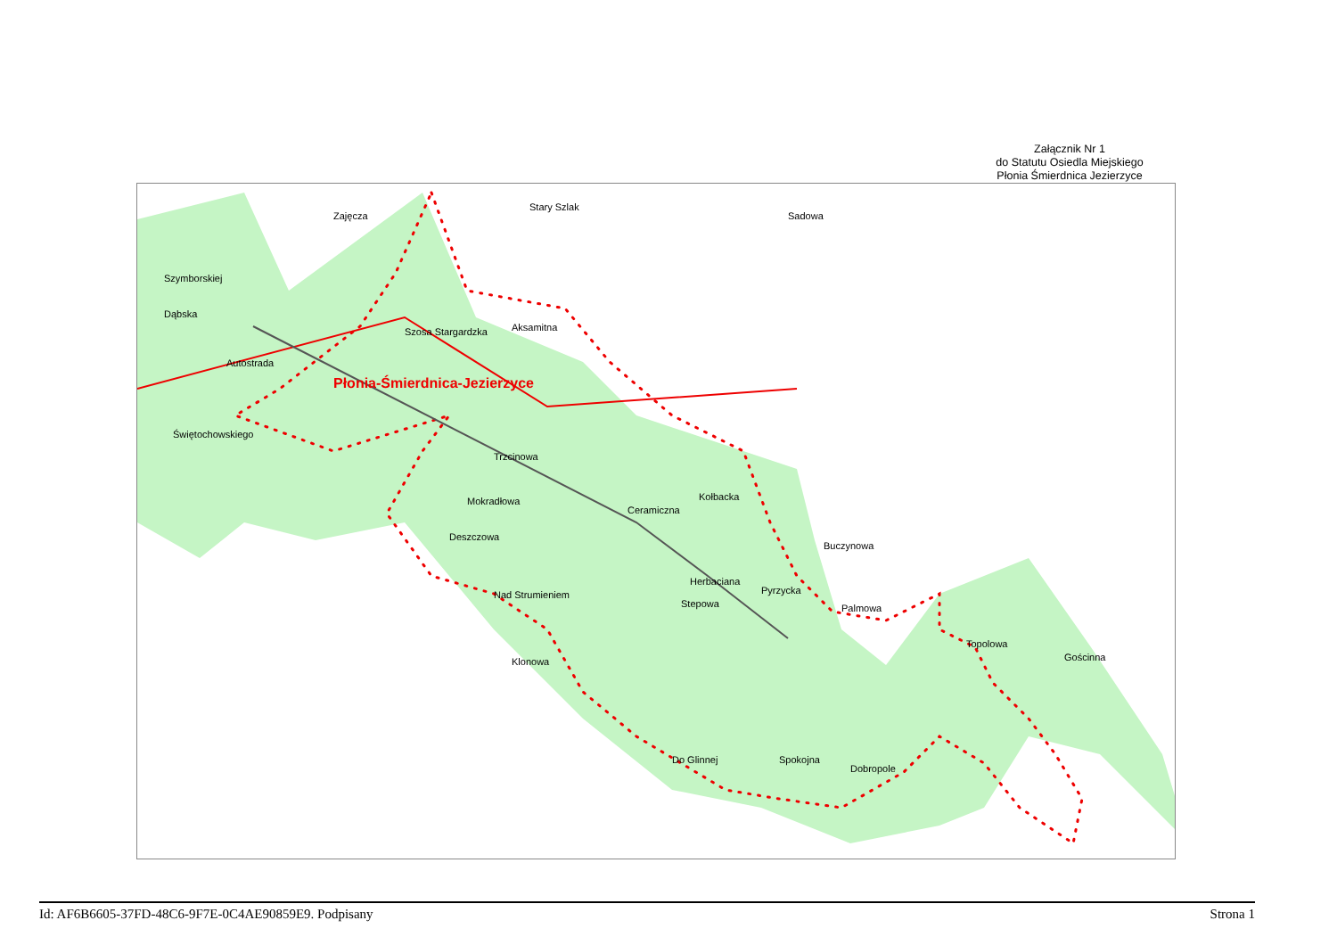Załącznik Nr 1
do Statutu Osiedla Miejskiego
Płonia Śmierdnica Jezierzyce
Płonia-Śmierdnica-Jezierzyce
Szosa Stargardzka
Stary Szlak
Sadowa
Zajęcza
Szymborskiej
Dąbska
Autostrada
Świętochowskiego
Aksamitna
Trzcinowa
Mokradłowa
Deszczowa
Nad Strumieniem
Ceramiczna
Kołbacka
Stepowa
Herbaciana
Pyrzycka
Buczynowa
Palmowa
Topolowa
Gościnna
Do Glinnej Spokojna
Dobropole
Klonowa
Id: AF6B6605-37FD-48C6-9F7E-0C4AE90859E9. Podpisany Strona 1